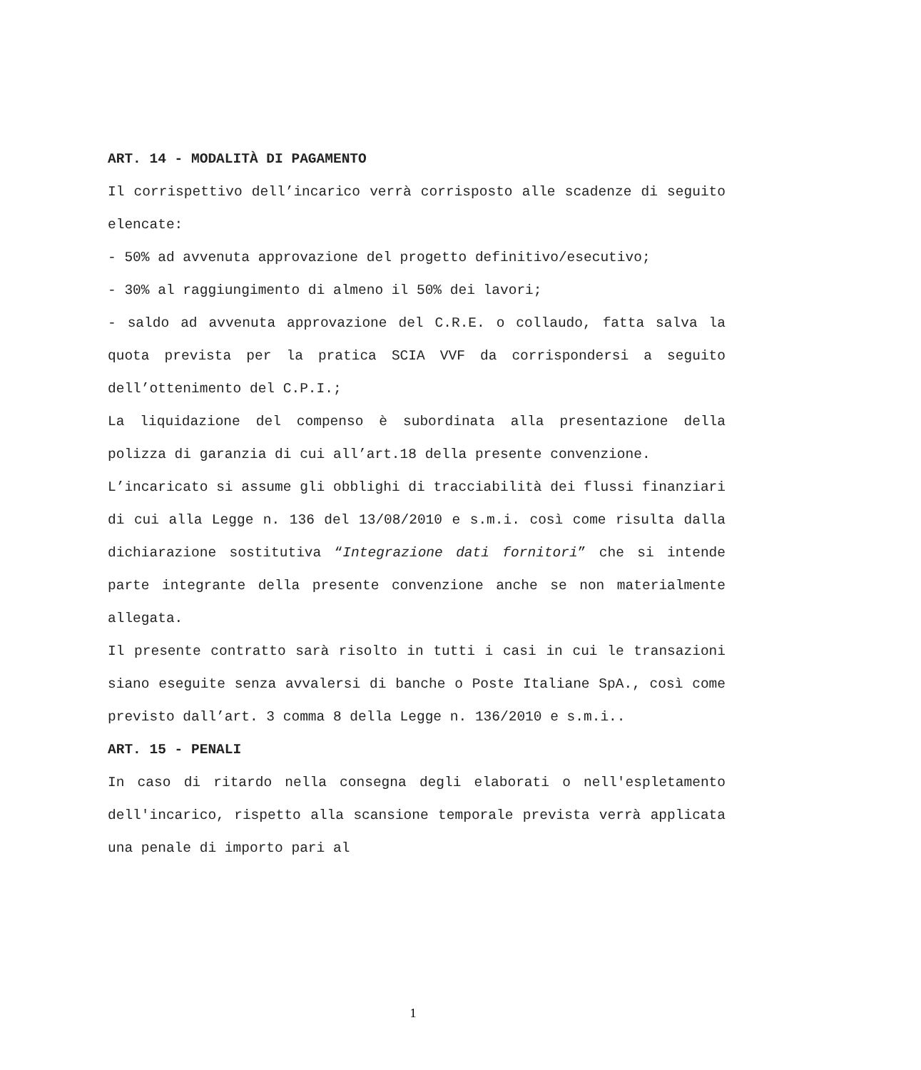ART. 14 - MODALITÀ DI PAGAMENTO
Il corrispettivo dell’incarico verrà corrisposto alle scadenze di seguito elencate:
- 50% ad avvenuta approvazione del progetto definitivo/esecutivo;
- 30% al raggiungimento di almeno il 50% dei lavori;
- saldo ad avvenuta approvazione del C.R.E. o collaudo, fatta salva la quota prevista per la pratica SCIA VVF da corrispondersi a seguito dell’ottenimento del C.P.I.;
La liquidazione del compenso è subordinata alla presentazione della polizza di garanzia di cui all’art.18 della presente convenzione.
L’incaricato si assume gli obblighi di tracciabilità dei flussi finanziari di cui alla Legge n. 136 del 13/08/2010 e s.m.i. così come risulta dalla dichiarazione sostitutiva “Integrazione dati fornitori” che si intende parte integrante della presente convenzione anche se non materialmente allegata.
Il presente contratto sarà risolto in tutti i casi in cui le transazioni siano eseguite senza avvalersi di banche o Poste Italiane SpA., così come previsto dall’art. 3 comma 8 della Legge n. 136/2010 e s.m.i..
ART. 15 - PENALI
In caso di ritardo nella consegna degli elaborati o nell'espletamento dell'incarico, rispetto alla scansione temporale prevista verrà applicata una penale di importo pari al
1